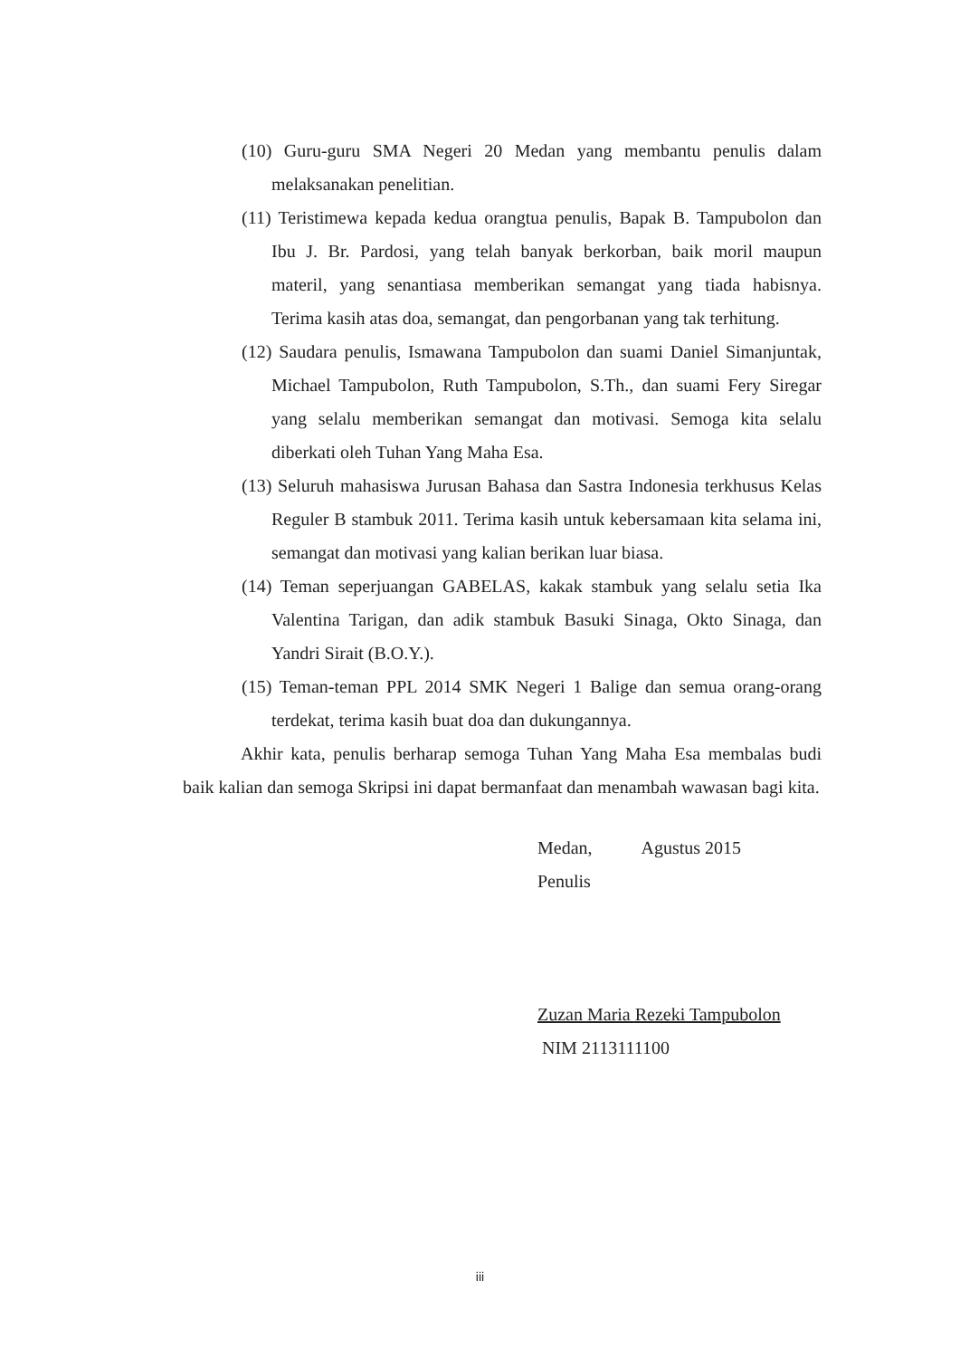(10) Guru-guru SMA Negeri 20 Medan yang membantu penulis dalam melaksanakan penelitian.
(11) Teristimewa kepada kedua orangtua penulis, Bapak B. Tampubolon dan Ibu J. Br. Pardosi, yang telah banyak berkorban, baik moril maupun materil, yang senantiasa memberikan semangat yang tiada habisnya. Terima kasih atas doa, semangat, dan pengorbanan yang tak terhitung.
(12) Saudara penulis, Ismawana Tampubolon dan suami Daniel Simanjuntak, Michael Tampubolon, Ruth Tampubolon, S.Th., dan suami Fery Siregar yang selalu memberikan semangat dan motivasi. Semoga kita selalu diberkati oleh Tuhan Yang Maha Esa.
(13) Seluruh mahasiswa Jurusan Bahasa dan Sastra Indonesia terkhusus Kelas Reguler B stambuk 2011. Terima kasih untuk kebersamaan kita selama ini, semangat dan motivasi yang kalian berikan luar biasa.
(14) Teman seperjuangan GABELAS, kakak stambuk yang selalu setia Ika Valentina Tarigan, dan adik stambuk Basuki Sinaga, Okto Sinaga, dan Yandri Sirait (B.O.Y.).
(15) Teman-teman PPL 2014 SMK Negeri 1 Balige dan semua orang-orang terdekat, terima kasih buat doa dan dukungannya.
Akhir kata, penulis berharap semoga Tuhan Yang Maha Esa membalas budi baik kalian dan semoga Skripsi ini dapat bermanfaat dan menambah wawasan bagi kita.
Medan, Agustus 2015
Penulis
Zuzan Maria Rezeki Tampubolon
NIM 2113111100
iii